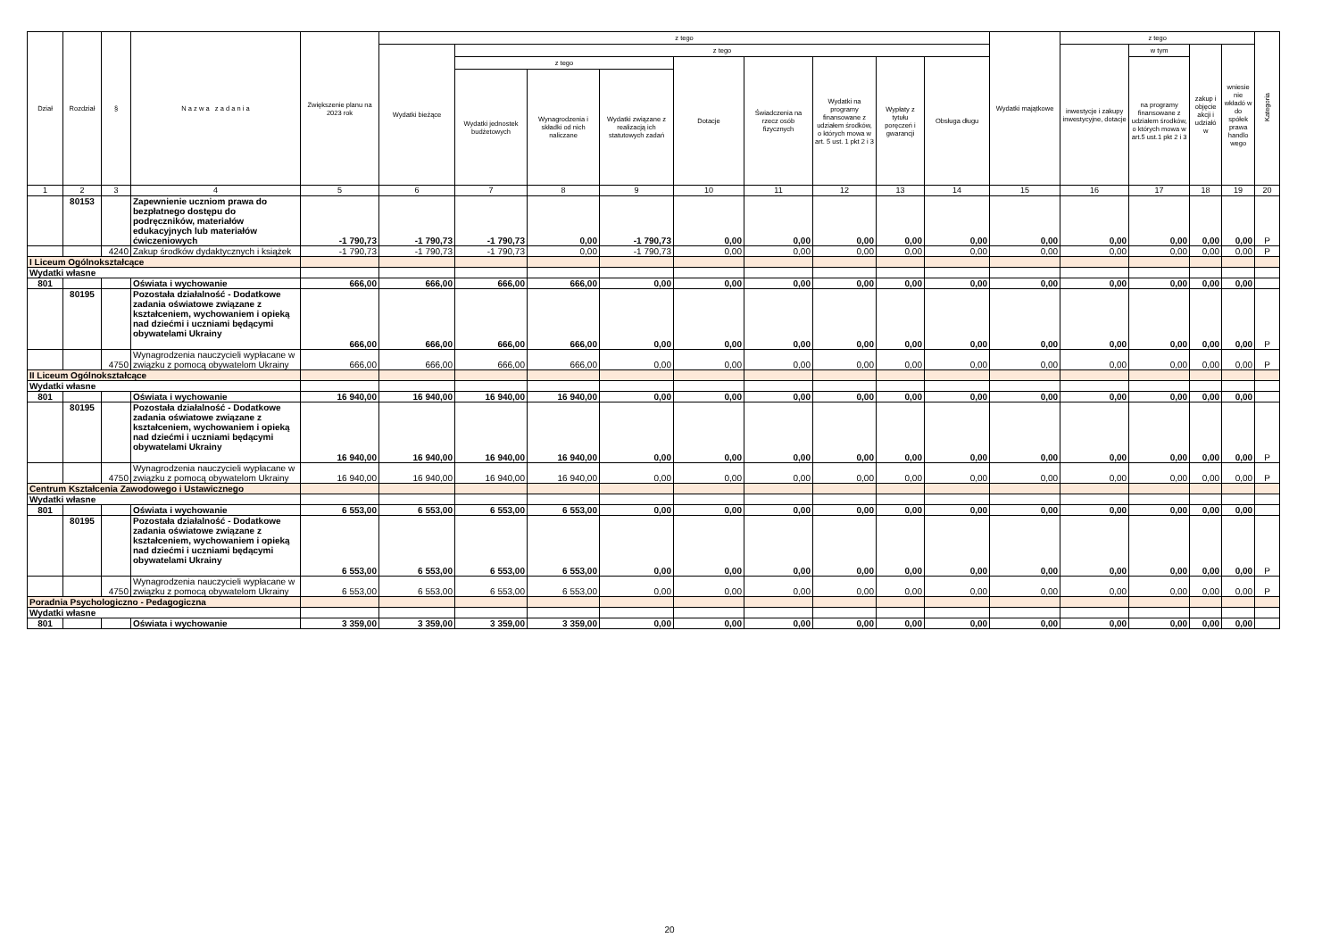| Dział | Rozdział | § | N a z w a z a d a n i a | Zwiększenie planu na 2023 rok | z tego | | | | | | | | | Wydatki majątkowe | z tego | | | | Kategoria |
| --- | --- | --- | --- | --- | --- | --- | --- | --- | --- | --- | --- | --- | --- | --- | --- | --- | --- | --- | --- |
| | | | | | Wydatki bieżące | z tego | | | | | | | | | inwestycje i zakupy inwestycyjne, dotacje | w tym | zakup i objęcie akcji i udziałó w | wniesie nie wkładó w do spółek prawa handlo wego | |
| | | | | | | z tego | | | Dotacje | Świadczenia na rzecz osób fizycznych | Wydatki na programy finansowane z udziałem środków, o których mowa w art. 5 ust. 1 pkt 2 i 3 | Wypłaty z tytułu poręczeń i gwarancji | Obsługa długu | | | na programy finansowane z udziałem środków, o których mowa w art.5 ust.1 pkt 2 i 3 | | | |
| | | | | | | Wydatki jednostek budżetowych | Wynagrodzenia i składki od nich naliczane | Wydatki związane z realizacją ich statutowych zadań | | | | | | | | | | | |
| 1 | 2 | 3 | 4 | 5 | 6 | 7 | 8 | 9 | 10 | 11 | 12 | 13 | 14 | 15 | 16 | 17 | 18 | 19 | 20 |
| | 80153 | | Zapewnienie uczniom prawa do bezpłatnego dostępu do podręczników, materiałów edukacyjnych lub materiałów ćwiczeniowych | -1 790,73 | -1 790,73 | -1 790,73 | 0,00 | -1 790,73 | 0,00 | 0,00 | 0,00 | 0,00 | 0,00 | 0,00 | 0,00 | 0,00 | 0,00 | 0,00 | P |
| | | 4240 | Zakup środków dydaktycznych i książek | -1 790,73 | -1 790,73 | -1 790,73 | 0,00 | -1 790,73 | 0,00 | 0,00 | 0,00 | 0,00 | 0,00 | 0,00 | 0,00 | 0,00 | 0,00 | 0,00 | P |
| I Liceum Ogólnokształcące | | | | | | | | | | | | | | | | | | | |
| Wydatki własne | | | | | | | | | | | | | | | | | | | |
| 801 | | | Oświata i wychowanie | 666,00 | 666,00 | 666,00 | 666,00 | 0,00 | 0,00 | 0,00 | 0,00 | 0,00 | 0,00 | 0,00 | 0,00 | 0,00 | 0,00 | 0,00 | |
| | 80195 | | Pozostała działalność - Dodatkowe zadania oświatowe związane z kształceniem, wychowaniem i opieką nad dziećmi i uczniami będącymi obywatelami Ukrainy | 666,00 | 666,00 | 666,00 | 666,00 | 0,00 | 0,00 | 0,00 | 0,00 | 0,00 | 0,00 | 0,00 | 0,00 | 0,00 | 0,00 | 0,00 | P |
| | | 4750 | Wynagrodzenia nauczycieli wypłacane w związku z pomocą obywatelom Ukrainy | 666,00 | 666,00 | 666,00 | 666,00 | 0,00 | 0,00 | 0,00 | 0,00 | 0,00 | 0,00 | 0,00 | 0,00 | 0,00 | 0,00 | 0,00 | P |
| II Liceum Ogólnokształcące | | | | | | | | | | | | | | | | | | | |
| Wydatki własne | | | | | | | | | | | | | | | | | | | |
| 801 | | | Oświata i wychowanie | 16 940,00 | 16 940,00 | 16 940,00 | 16 940,00 | 0,00 | 0,00 | 0,00 | 0,00 | 0,00 | 0,00 | 0,00 | 0,00 | 0,00 | 0,00 | 0,00 | |
| | 80195 | | Pozostała działalność - Dodatkowe zadania oświatowe związane z kształceniem, wychowaniem i opieką nad dziećmi i uczniami będącymi obywatelami Ukrainy | 16 940,00 | 16 940,00 | 16 940,00 | 16 940,00 | 0,00 | 0,00 | 0,00 | 0,00 | 0,00 | 0,00 | 0,00 | 0,00 | 0,00 | 0,00 | 0,00 | P |
| | | 4750 | Wynagrodzenia nauczycieli wypłacane w związku z pomocą obywatelom Ukrainy | 16 940,00 | 16 940,00 | 16 940,00 | 16 940,00 | 0,00 | 0,00 | 0,00 | 0,00 | 0,00 | 0,00 | 0,00 | 0,00 | 0,00 | 0,00 | 0,00 | P |
| Centrum Kształcenia Zawodowego i Ustawicznego | | | | | | | | | | | | | | | | | | | |
| Wydatki własne | | | | | | | | | | | | | | | | | | | |
| 801 | | | Oświata i wychowanie | 6 553,00 | 6 553,00 | 6 553,00 | 6 553,00 | 0,00 | 0,00 | 0,00 | 0,00 | 0,00 | 0,00 | 0,00 | 0,00 | 0,00 | 0,00 | 0,00 | |
| | 80195 | | Pozostała działalność - Dodatkowe zadania oświatowe związane z kształceniem, wychowaniem i opieką nad dziećmi i uczniami będącymi obywatelami Ukrainy | 6 553,00 | 6 553,00 | 6 553,00 | 6 553,00 | 0,00 | 0,00 | 0,00 | 0,00 | 0,00 | 0,00 | 0,00 | 0,00 | 0,00 | 0,00 | 0,00 | P |
| | | 4750 | Wynagrodzenia nauczycieli wypłacane w związku z pomocą obywatelom Ukrainy | 6 553,00 | 6 553,00 | 6 553,00 | 6 553,00 | 0,00 | 0,00 | 0,00 | 0,00 | 0,00 | 0,00 | 0,00 | 0,00 | 0,00 | 0,00 | 0,00 | P |
| Poradnia Psychologiczno - Pedagogiczna | | | | | | | | | | | | | | | | | | | |
| Wydatki własne | | | | | | | | | | | | | | | | | | | |
| 801 | | | Oświata i wychowanie | 3 359,00 | 3 359,00 | 3 359,00 | 3 359,00 | 0,00 | 0,00 | 0,00 | 0,00 | 0,00 | 0,00 | 0,00 | 0,00 | 0,00 | 0,00 | 0,00 | |
20